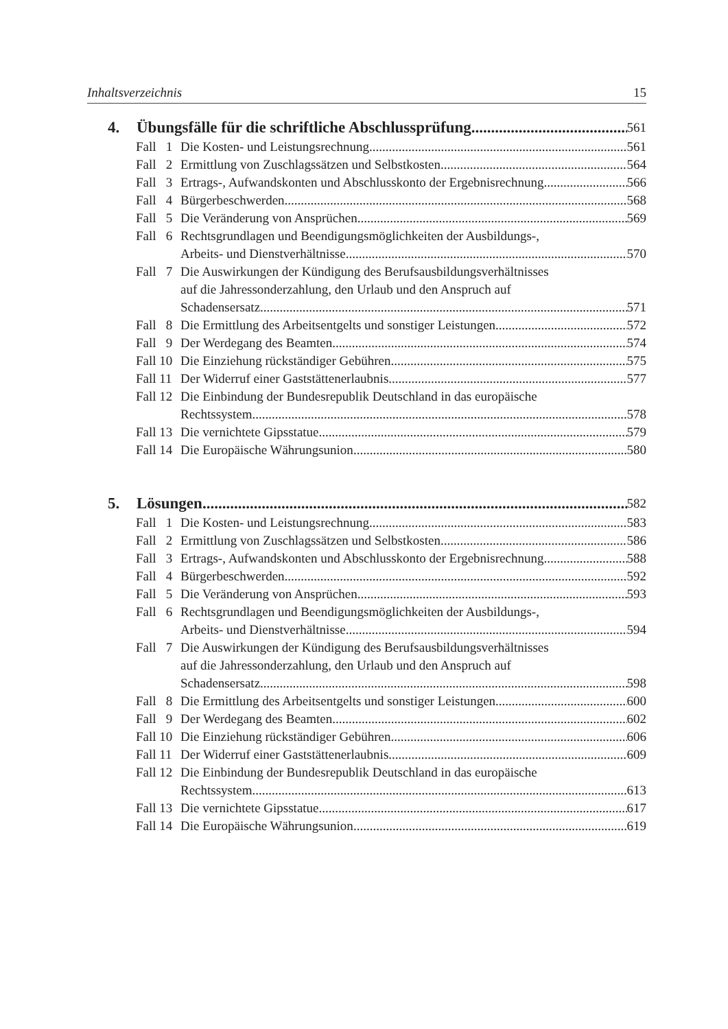Inhaltsverzeichnis 15
4. Übungsfälle für die schriftliche Abschlussprüfung 561
Fall 1 Die Kosten- und Leistungsrechnung 561
Fall 2 Ermittlung von Zuschlagssätzen und Selbstkosten 564
Fall 3 Ertrags-, Aufwandskonten und Abschlusskonto der Ergebnisrechnung 566
Fall 4 Bürgerbeschwerden 568
Fall 5 Die Veränderung von Ansprüchen 569
Fall 6 Rechtsgrundlagen und Beendigungsmöglichkeiten der Ausbildungs-,
Arbeits- und Dienstverhältnisse 570
Fall 7 Die Auswirkungen der Kündigung des Berufsausbildungsverhältnisses
auf die Jahressonderzahlung, den Urlaub und den Anspruch auf
Schadensersatz 571
Fall 8 Die Ermittlung des Arbeitsentgelts und sonstiger Leistungen 572
Fall 9 Der Werdegang des Beamten 574
Fall 10 Die Einziehung rückständiger Gebühren 575
Fall 11 Der Widerruf einer Gaststättenerlaubnis 577
Fall 12 Die Einbindung der Bundesrepublik Deutschland in das europäische
Rechtssystem 578
Fall 13 Die vernichtete Gipsstatue 579
Fall 14 Die Europäische Währungsunion 580
5. Lösungen 582
Fall 1 Die Kosten- und Leistungsrechnung 583
Fall 2 Ermittlung von Zuschlagssätzen und Selbstkosten 586
Fall 3 Ertrags-, Aufwandskonten und Abschlusskonto der Ergebnisrechnung 588
Fall 4 Bürgerbeschwerden 592
Fall 5 Die Veränderung von Ansprüchen 593
Fall 6 Rechtsgrundlagen und Beendigungsmöglichkeiten der Ausbildungs-,
Arbeits- und Dienstverhältnisse 594
Fall 7 Die Auswirkungen der Kündigung des Berufsausbildungsverhältnisses
auf die Jahressonderzahlung, den Urlaub und den Anspruch auf
Schadensersatz 598
Fall 8 Die Ermittlung des Arbeitsentgelts und sonstiger Leistungen 600
Fall 9 Der Werdegang des Beamten 602
Fall 10 Die Einziehung rückständiger Gebühren 606
Fall 11 Der Widerruf einer Gaststättenerlaubnis 609
Fall 12 Die Einbindung der Bundesrepublik Deutschland in das europäische
Rechtssystem 613
Fall 13 Die vernichtete Gipsstatue 617
Fall 14 Die Europäische Währungsunion 619